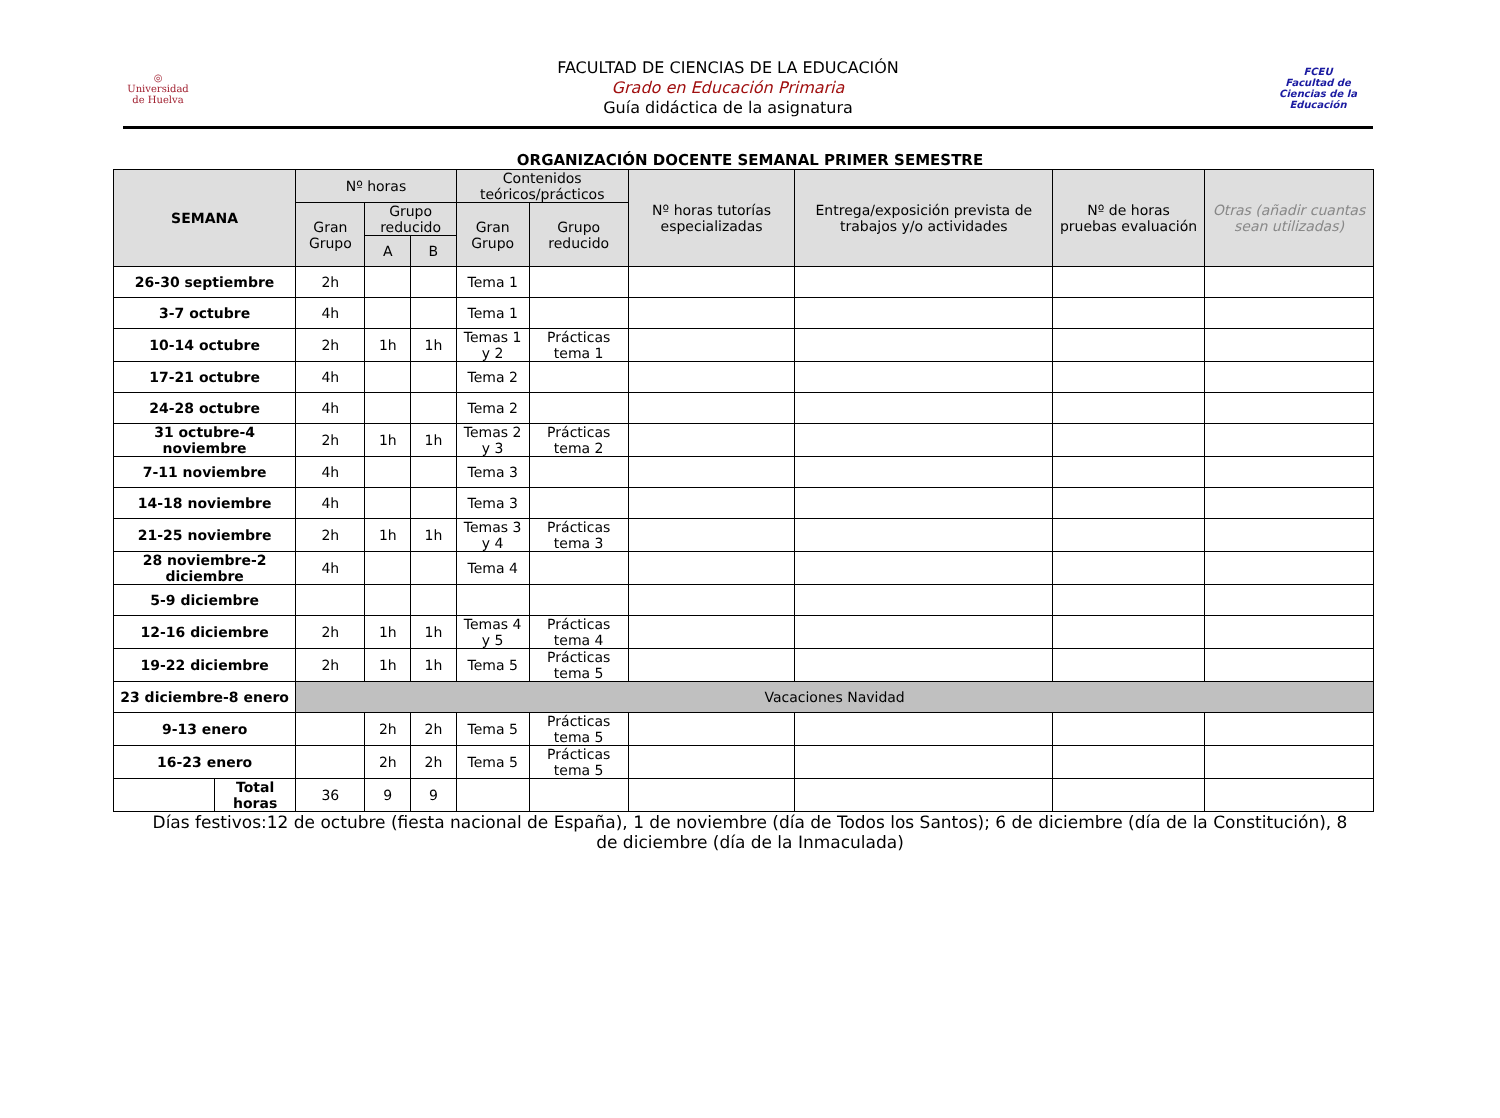◎
Universidad de Huelva
FACULTAD DE CIENCIAS DE LA EDUCACIÓN
Grado en Educación Primaria
Guía didáctica de la asignatura
FCEU
Facultad de Ciencias de la Educación
ORGANIZACIÓN DOCENTE SEMANAL PRIMER SEMESTRE
| SEMANA | | Nº horas | | | Contenidos teóricos/prácticos | | Nº horas tutorías especializadas | Entrega/exposición prevista de trabajos y/o actividades | Nº de horas pruebas evaluación | Otras (añadir cuantas sean utilizadas) |
| --- | --- | --- | --- | --- | --- | --- | --- | --- | --- | --- |
| | | Gran Grupo | Grupo reducido | | Gran Grupo | Grupo reducido | | | | |
| | | | A | B | | | | | | |
| 26-30 septiembre | | 2h | | | Tema 1 | | | | | |
| 3-7 octubre | | 4h | | | Tema 1 | | | | | |
| 10-14 octubre | | 2h | 1h | 1h | Temas 1 y 2 | Prácticas tema 1 | | | | |
| 17-21 octubre | | 4h | | | Tema 2 | | | | | |
| 24-28 octubre | | 4h | | | Tema 2 | | | | | |
| 31 octubre-4 noviembre | | 2h | 1h | 1h | Temas 2 y 3 | Prácticas tema 2 | | | | |
| 7-11 noviembre | | 4h | | | Tema 3 | | | | | |
| 14-18 noviembre | | 4h | | | Tema 3 | | | | | |
| 21-25 noviembre | | 2h | 1h | 1h | Temas 3 y 4 | Prácticas tema 3 | | | | |
| 28 noviembre-2 diciembre | | 4h | | | Tema 4 | | | | | |
| 5-9 diciembre | | | | | | | | | | |
| 12-16 diciembre | | 2h | 1h | 1h | Temas 4 y 5 | Prácticas tema 4 | | | | |
| 19-22 diciembre | | 2h | 1h | 1h | Tema 5 | Prácticas tema 5 | | | | |
| 23 diciembre-8 enero | | Vacaciones Navidad | | | | | | | | |
| 9-13 enero | | | 2h | 2h | Tema 5 | Prácticas tema 5 | | | | |
| 16-23 enero | | | 2h | 2h | Tema 5 | Prácticas tema 5 | | | | |
| | Total horas | 36 | 9 | 9 | | | | | | |
Días festivos:12 de octubre (fiesta nacional de España), 1 de noviembre (día de Todos los Santos); 6 de diciembre (día de la Constitución), 8 de diciembre (día de la Inmaculada)